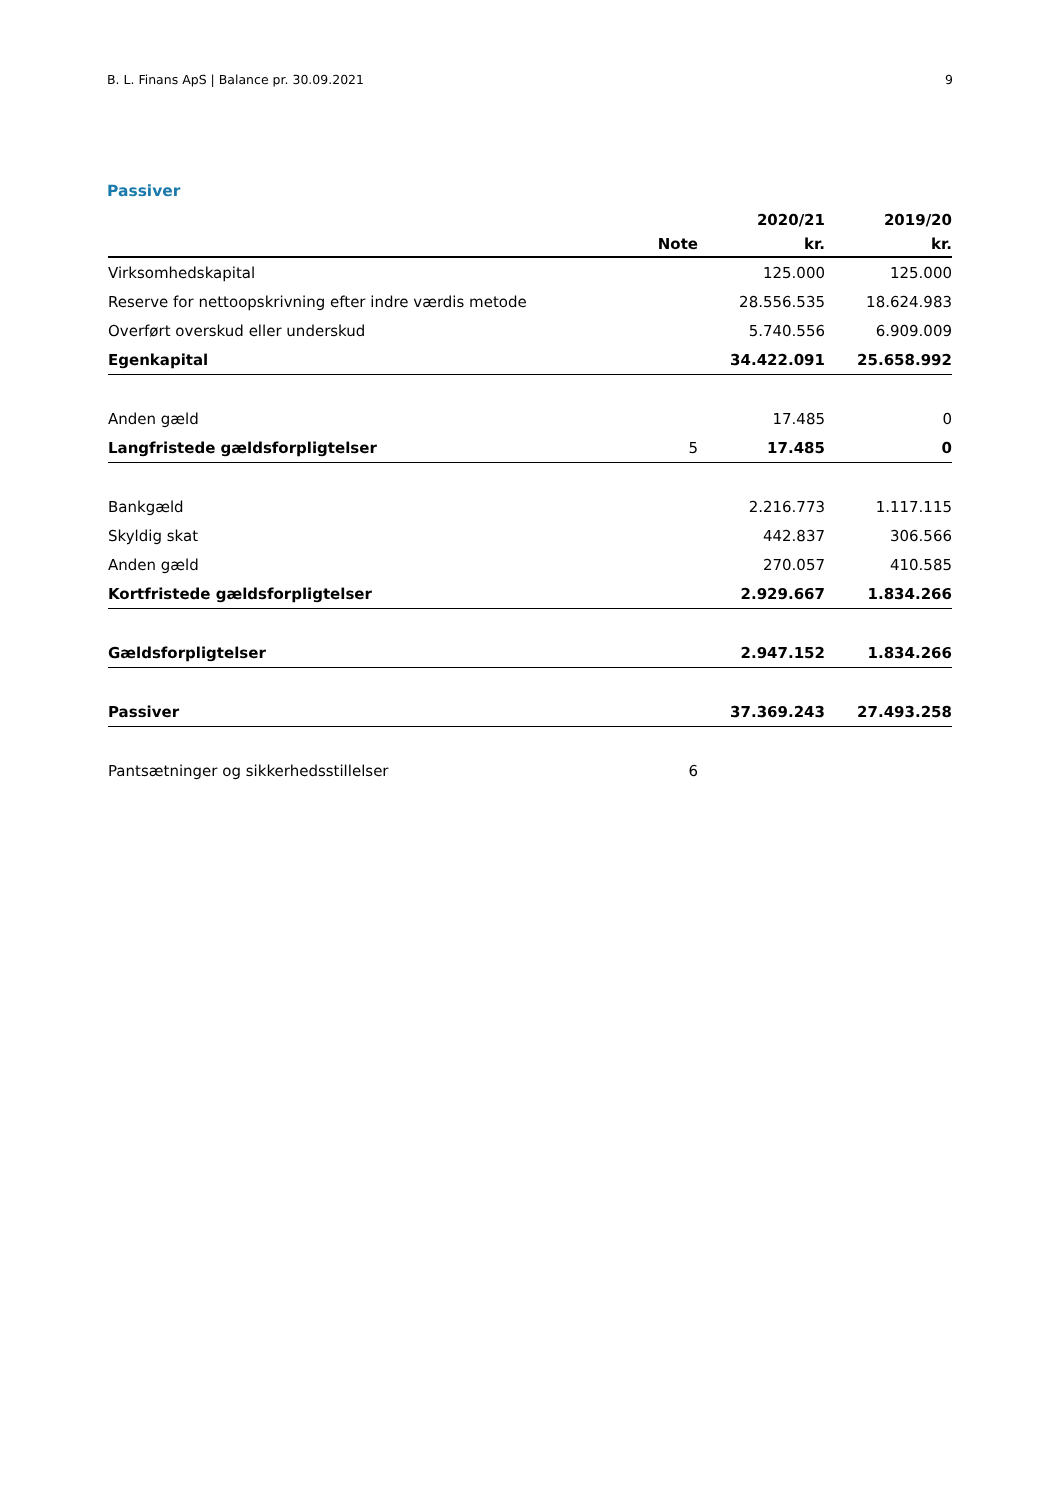B. L. Finans ApS | Balance pr. 30.09.2021 9
Passiver
| | | 2020/21 | 2019/20 |
| --- | --- | --- | --- |
| | Note | kr. | kr. |
| Virksomhedskapital | | 125.000 | 125.000 |
| Reserve for nettoopskrivning efter indre værdis metode | | 28.556.535 | 18.624.983 |
| Overført overskud eller underskud | | 5.740.556 | 6.909.009 |
| Egenkapital | | 34.422.091 | 25.658.992 |
| Anden gæld | | 17.485 | 0 |
| Langfristede gældsforpligtelser | 5 | 17.485 | 0 |
| Bankgæld | | 2.216.773 | 1.117.115 |
| Skyldig skat | | 442.837 | 306.566 |
| Anden gæld | | 270.057 | 410.585 |
| Kortfristede gældsforpligtelser | | 2.929.667 | 1.834.266 |
| Gældsforpligtelser | | 2.947.152 | 1.834.266 |
| Passiver | | 37.369.243 | 27.493.258 |
| Pantsætninger og sikkerhedsstillelser | 6 | | |